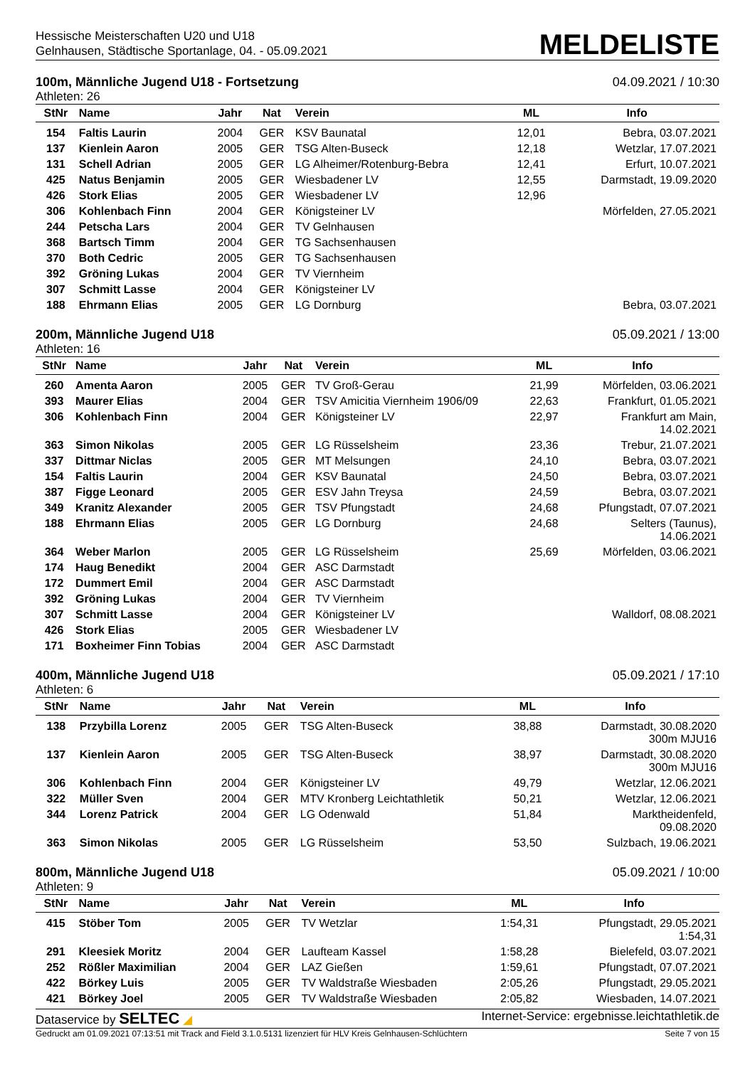Hessische Meisterschaften U20 und U18
Gelnhausen, Städtische Sportanlage, 04. - 05.09.2021
MELDELISTE
100m, Männliche Jugend U18 - Fortsetzung 04.09.2021 / 10:30
Athleten: 26
| StNr | Name | Jahr | Nat | Verein | ML | Info |
| --- | --- | --- | --- | --- | --- | --- |
| 154 | Faltis Laurin | 2004 | GER | KSV Baunatal | 12,01 | Bebra, 03.07.2021 |
| 137 | Kienlein Aaron | 2005 | GER | TSG Alten-Buseck | 12,18 | Wetzlar, 17.07.2021 |
| 131 | Schell Adrian | 2005 | GER | LG Alheimer/Rotenburg-Bebra | 12,41 | Erfurt, 10.07.2021 |
| 425 | Natus Benjamin | 2005 | GER | Wiesbadener LV | 12,55 | Darmstadt, 19.09.2020 |
| 426 | Stork Elias | 2005 | GER | Wiesbadener LV | 12,96 | |
| 306 | Kohlenbach Finn | 2004 | GER | Königsteiner LV | | Mörfelden, 27.05.2021 |
| 244 | Petscha Lars | 2004 | GER | TV Gelnhausen | | |
| 368 | Bartsch Timm | 2004 | GER | TG Sachsenhausen | | |
| 370 | Both Cedric | 2005 | GER | TG Sachsenhausen | | |
| 392 | Gröning Lukas | 2004 | GER | TV Viernheim | | |
| 307 | Schmitt Lasse | 2004 | GER | Königsteiner LV | | |
| 188 | Ehrmann Elias | 2005 | GER | LG Dornburg | | Bebra, 03.07.2021 |
200m, Männliche Jugend U18 05.09.2021 / 13:00
Athleten: 16
| StNr | Name | Jahr | Nat | Verein | ML | Info |
| --- | --- | --- | --- | --- | --- | --- |
| 260 | Amenta Aaron | 2005 | GER | TV Groß-Gerau | 21,99 | Mörfelden, 03.06.2021 |
| 393 | Maurer Elias | 2004 | GER | TSV Amicitia Viernheim 1906/09 | 22,63 | Frankfurt, 01.05.2021 |
| 306 | Kohlenbach Finn | 2004 | GER | Königsteiner LV | 22,97 | Frankfurt am Main, 14.02.2021 |
| 363 | Simon Nikolas | 2005 | GER | LG Rüsselsheim | 23,36 | Trebur, 21.07.2021 |
| 337 | Dittmar Niclas | 2005 | GER | MT Melsungen | 24,10 | Bebra, 03.07.2021 |
| 154 | Faltis Laurin | 2004 | GER | KSV Baunatal | 24,50 | Bebra, 03.07.2021 |
| 387 | Figge Leonard | 2005 | GER | ESV Jahn Treysa | 24,59 | Bebra, 03.07.2021 |
| 349 | Kranitz Alexander | 2005 | GER | TSV Pfungstadt | 24,68 | Pfungstadt, 07.07.2021 |
| 188 | Ehrmann Elias | 2005 | GER | LG Dornburg | 24,68 | Selters (Taunus), 14.06.2021 |
| 364 | Weber Marlon | 2005 | GER | LG Rüsselsheim | 25,69 | Mörfelden, 03.06.2021 |
| 174 | Haug Benedikt | 2004 | GER | ASC Darmstadt | | |
| 172 | Dummert Emil | 2004 | GER | ASC Darmstadt | | |
| 392 | Gröning Lukas | 2004 | GER | TV Viernheim | | |
| 307 | Schmitt Lasse | 2004 | GER | Königsteiner LV | | Walldorf, 08.08.2021 |
| 426 | Stork Elias | 2005 | GER | Wiesbadener LV | | |
| 171 | Boxheimer Finn Tobias | 2004 | GER | ASC Darmstadt | | |
400m, Männliche Jugend U18 05.09.2021 / 17:10
Athleten: 6
| StNr | Name | Jahr | Nat | Verein | ML | Info |
| --- | --- | --- | --- | --- | --- | --- |
| 138 | Przybilla Lorenz | 2005 | GER | TSG Alten-Buseck | 38,88 | Darmstadt, 30.08.2020 300m MJU16 |
| 137 | Kienlein Aaron | 2005 | GER | TSG Alten-Buseck | 38,97 | Darmstadt, 30.08.2020 300m MJU16 |
| 306 | Kohlenbach Finn | 2004 | GER | Königsteiner LV | 49,79 | Wetzlar, 12.06.2021 |
| 322 | Müller Sven | 2004 | GER | MTV Kronberg Leichtathletik | 50,21 | Wetzlar, 12.06.2021 |
| 344 | Lorenz Patrick | 2004 | GER | LG Odenwald | 51,84 | Marktheidenfeld, 09.08.2020 |
| 363 | Simon Nikolas | 2005 | GER | LG Rüsselsheim | 53,50 | Sulzbach, 19.06.2021 |
800m, Männliche Jugend U18 05.09.2021 / 10:00
Athleten: 9
| StNr | Name | Jahr | Nat | Verein | ML | Info |
| --- | --- | --- | --- | --- | --- | --- |
| 415 | Stöber Tom | 2005 | GER | TV Wetzlar | 1:54,31 | Pfungstadt, 29.05.2021 1:54,31 |
| 291 | Kleesiek Moritz | 2004 | GER | Laufteam Kassel | 1:58,28 | Bielefeld, 03.07.2021 |
| 252 | Rößler Maximilian | 2004 | GER | LAZ Gießen | 1:59,61 | Pfungstadt, 07.07.2021 |
| 422 | Börkey Luis | 2005 | GER | TV Waldstraße Wiesbaden | 2:05,26 | Pfungstadt, 29.05.2021 |
| 421 | Börkey Joel | 2005 | GER | TV Waldstraße Wiesbaden | 2:05,82 | Wiesbaden, 14.07.2021 |
Dataservice by SELTEC ◢ Internet-Service: ergebnisse.leichtathletik.de
Gedruckt am 01.09.2021 07:13:51 mit Track and Field 3.1.0.5131 lizenziert für HLV Kreis Gelnhausen-Schlüchtern Seite 7 von 15